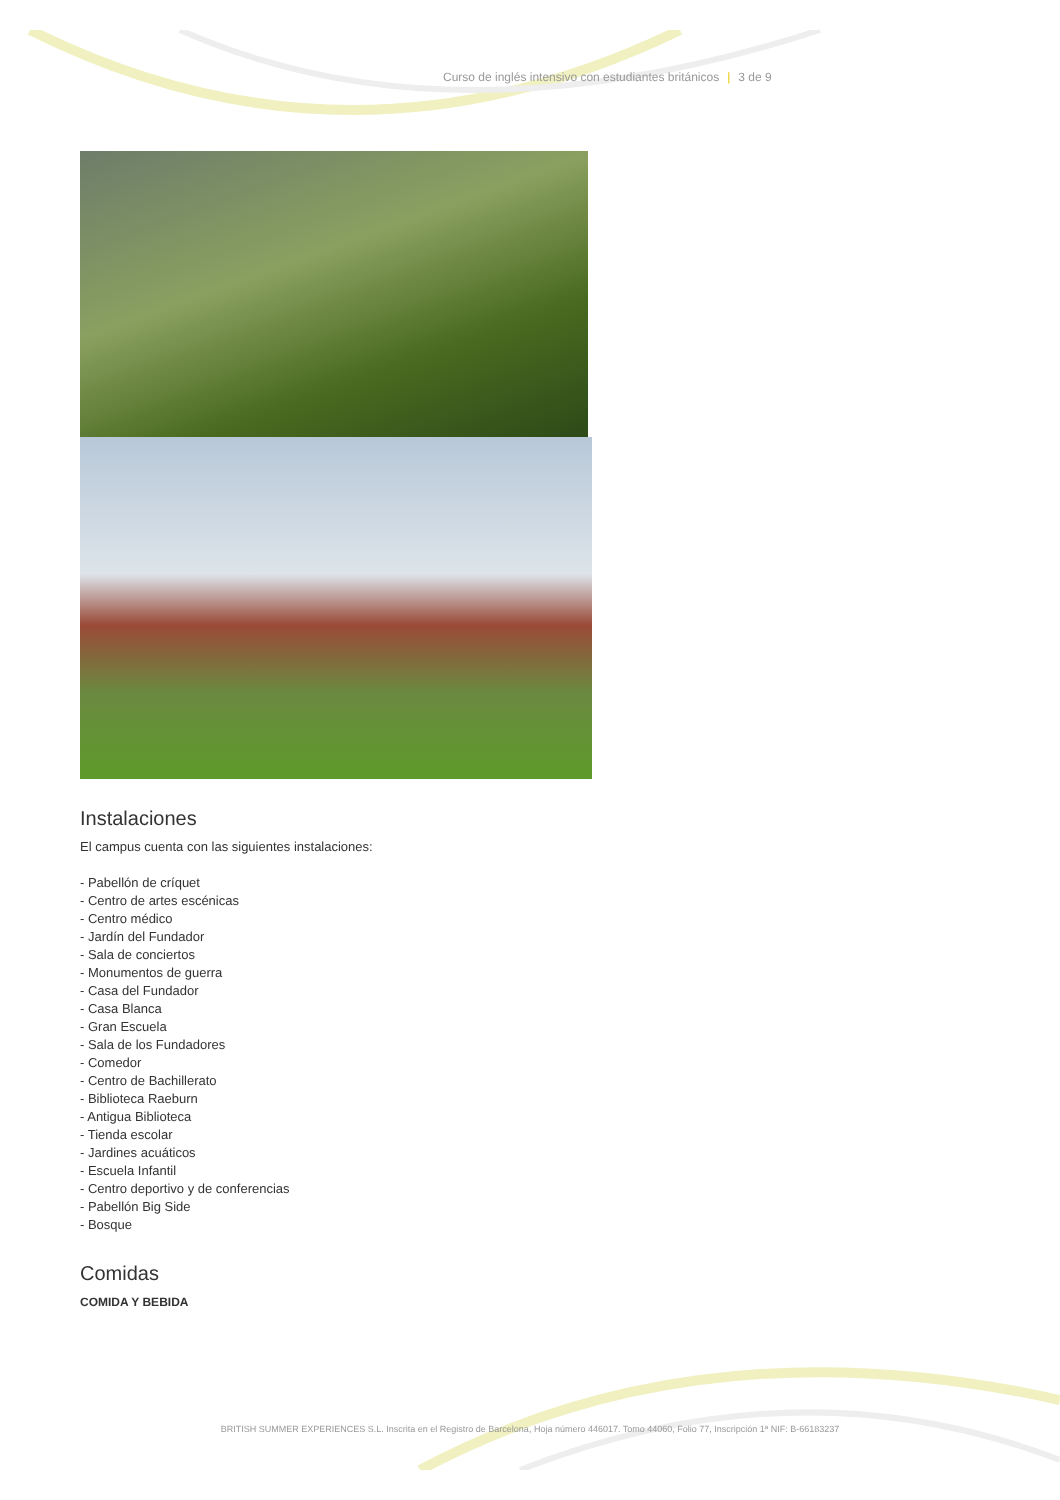Curso de inglés intensivo con estudiantes británicos | 3 de 9
Instalaciones
El campus cuenta con las siguientes instalaciones:
- Pabellón de críquet
- Centro de artes escénicas
- Centro médico
- Jardín del Fundador
- Sala de conciertos
- Monumentos de guerra
- Casa del Fundador
- Casa Blanca
- Gran Escuela
- Sala de los Fundadores
- Comedor
- Centro de Bachillerato
- Biblioteca Raeburn
- Antigua Biblioteca
- Tienda escolar
- Jardines acuáticos
- Escuela Infantil
- Centro deportivo y de conferencias
- Pabellón Big Side
- Bosque
Comidas
COMIDA Y BEBIDA
BRITISH SUMMER EXPERIENCES S.L. Inscrita en el Registro de Barcelona, Hoja número 446017. Tomo 44060, Folio 77, Inscripción 1ª NIF: B-66183237